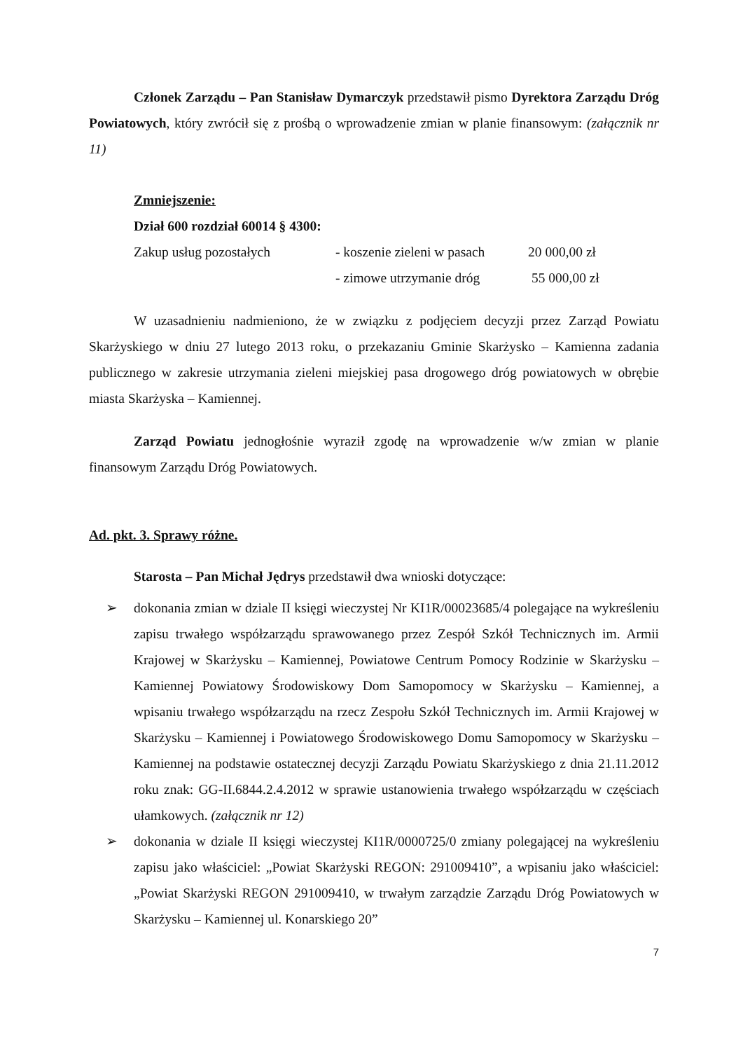Członek Zarządu – Pan Stanisław Dymarczyk przedstawił pismo Dyrektora Zarządu Dróg Powiatowych, który zwrócił się z prośbą o wprowadzenie zmian w planie finansowym: (załącznik nr 11)
Zmniejszenie:
Dział 600 rozdział 60014 § 4300:
Zakup usług pozostałych - koszenie zieleni w pasach 20 000,00 zł
- zimowe utrzymanie dróg 55 000,00 zł
W uzasadnieniu nadmieniono, że w związku z podjęciem decyzji przez Zarząd Powiatu Skarżyskiego w dniu 27 lutego 2013 roku, o przekazaniu Gminie Skarżysko – Kamienna zadania publicznego w zakresie utrzymania zieleni miejskiej pasa drogowego dróg powiatowych w obrębie miasta Skarżyska – Kamiennej.
Zarząd Powiatu jednogłośnie wyraził zgodę na wprowadzenie w/w zmian w planie finansowym Zarządu Dróg Powiatowych.
Ad. pkt. 3. Sprawy różne.
Starosta – Pan Michał Jędrys przedstawił dwa wnioski dotyczące:
➢ dokonania zmian w dziale II księgi wieczystej Nr KI1R/00023685/4 polegające na wykreśleniu zapisu trwałego współzarządu sprawowanego przez Zespół Szkół Technicznych im. Armii Krajowej w Skarżysku – Kamiennej, Powiatowe Centrum Pomocy Rodzinie w Skarżysku – Kamiennej Powiatowy Środowiskowy Dom Samopomocy w Skarżysku – Kamiennej, a wpisaniu trwałego współzarządu na rzecz Zespołu Szkół Technicznych im. Armii Krajowej w Skarżysku – Kamiennej i Powiatowego Środowiskowego Domu Samopomocy w Skarżysku – Kamiennej na podstawie ostatecznej decyzji Zarządu Powiatu Skarżyskiego z dnia 21.11.2012 roku znak: GG-II.6844.2.4.2012 w sprawie ustanowienia trwałego współzarządu w częściach ułamkowych. (załącznik nr 12)
➢ dokonania w dziale II księgi wieczystej KI1R/0000725/0 zmiany polegającej na wykreśleniu zapisu jako właściciel: „Powiat Skarżyski REGON: 291009410”, a wpisaniu jako właściciel: „Powiat Skarżyski REGON 291009410, w trwałym zarządzie Zarządu Dróg Powiatowych w Skarżysku – Kamiennej ul. Konarskiego 20”
7